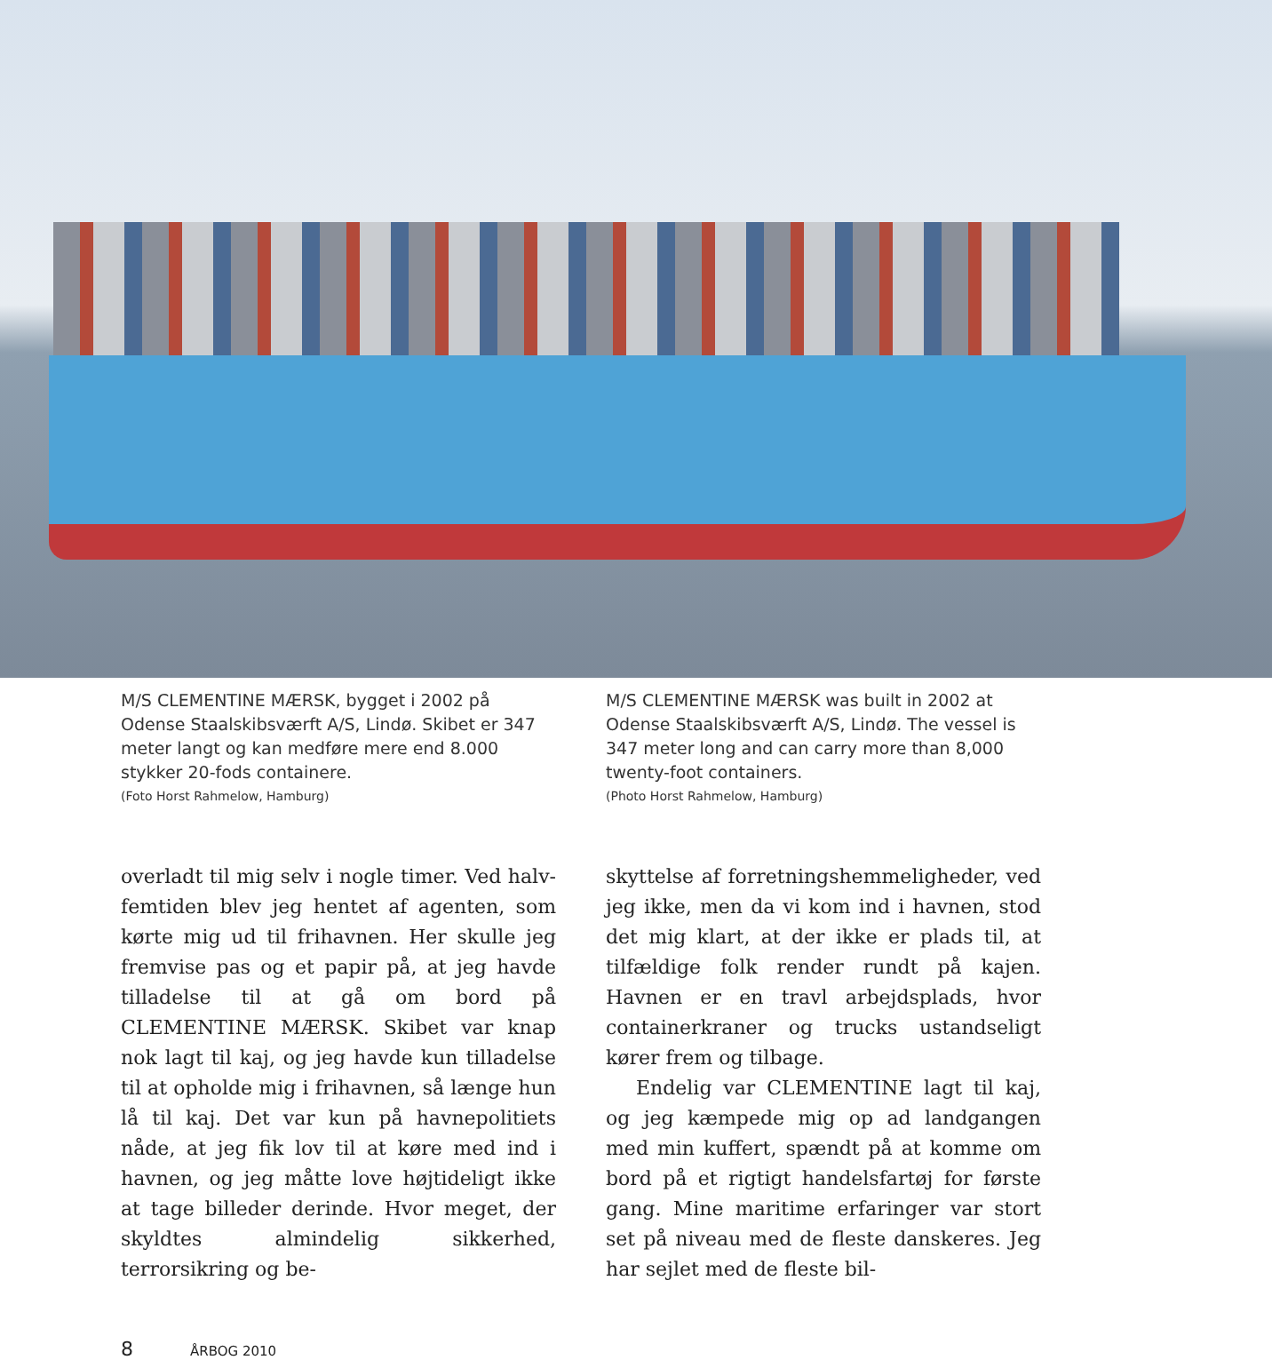M/S CLEMENTINE MÆRSK, bygget i 2002 på Odense Staalskibsværft A/S, Lindø. Skibet er 347 meter langt og kan medføre mere end 8.000 stykker 20-fods containere.
(Foto Horst Rahmelow, Hamburg)
M/S CLEMENTINE MÆRSK was built in 2002 at Odense Staalskibsværft A/S, Lindø. The vessel is 347 meter long and can carry more than 8,000 twenty-foot containers.
(Photo Horst Rahmelow, Hamburg)
overladt til mig selv i nogle timer. Ved halv­femtiden blev jeg hentet af agenten, som kørte mig ud til frihavnen. Her skulle jeg fremvise pas og et papir på, at jeg havde tilladelse til at gå om bord på CLEMENTINE MÆRSK. Skibet var knap nok lagt til kaj, og jeg havde kun tilladelse til at opholde mig i frihavnen, så længe hun lå til kaj. Det var kun på havne­politiets nåde, at jeg fik lov til at køre med ind i havnen, og jeg måtte love højtideligt ikke at tage billeder derinde. Hvor meget, der skyld­tes almindelig sikkerhed, terrorsikring og be-
skyttelse af forretningshemmeligheder, ved jeg ikke, men da vi kom ind i havnen, stod det mig klart, at der ikke er plads til, at tilfældige folk render rundt på kajen. Havnen er en travl arbejdsplads, hvor containerkraner og trucks ustandseligt kører frem og tilbage.
Endelig var CLEMENTINE lagt til kaj, og jeg kæmpede mig op ad landgangen med min kuffert, spændt på at komme om bord på et rigtigt handelsfartøj for første gang. Mine ma­ritime erfaringer var stort set på niveau med de fleste danskeres. Jeg har sejlet med de fleste bil-
8 ÅRBOG 2010